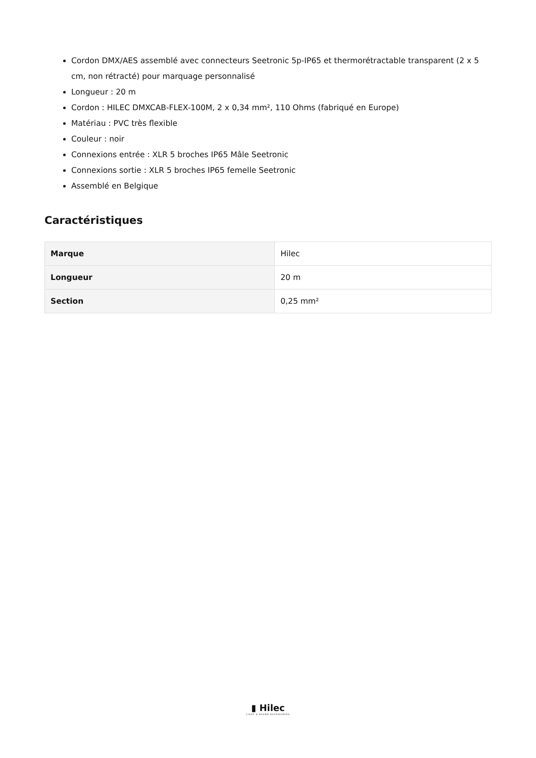Cordon DMX/AES assemblé avec connecteurs Seetronic 5p-IP65 et thermorétractable transparent (2 x 5 cm, non rétracté) pour marquage personnalisé
Longueur : 20 m
Cordon : HILEC DMXCAB-FLEX-100M, 2 x 0,34 mm², 110 Ohms (fabriqué en Europe)
Matériau : PVC très flexible
Couleur : noir
Connexions entrée : XLR 5 broches IP65 Mâle Seetronic
Connexions sortie : XLR 5 broches IP65 femelle Seetronic
Assemblé en Belgique
Caractéristiques
| Marque | Hilec |
| Longueur | 20 m |
| Section | 0,25 mm² |
▮ Hilec
LIGHT & SOUND ACCESSORIES